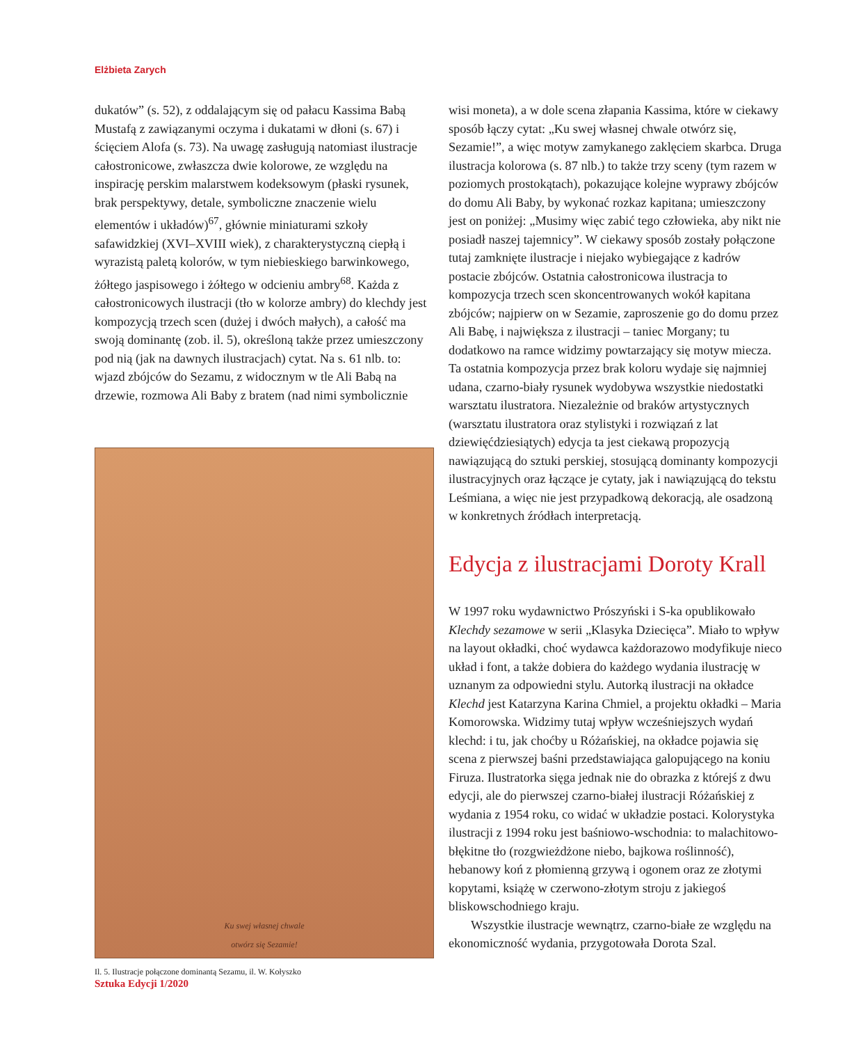Elżbieta Zarych
dukatów” (s. 52), z oddalającym się od pałacu Kassima Babą Mustafą z zawiązanymi oczyma i dukatami w dłoni (s. 67) i ścięciem Alofa (s. 73). Na uwagę zasługują natomiast ilustracje całostronicowe, zwłaszcza dwie kolorowe, ze względu na inspirację perskim malarstwem kodeksowym (płaski rysunek, brak perspektywy, detale, symboliczne znaczenie wielu elementów i układów)<sup>67</sup>, głównie miniaturami szkoły safawidzkiej (XVI–XVIII wiek), z charakterystyczną ciepłą i wyrazistą paletą kolorów, w tym niebieskiego barwinkowego, żółtego jaspisowego i żółtego w odcieniu ambry<sup>68</sup>. Każda z całostronicowych ilustracji (tło w kolorze ambry) do klechdy jest kompozycją trzech scen (dużej i dwóch małych), a całość ma swoją dominantę (zob. il. 5), określoną także przez umieszczony pod nią (jak na dawnych ilustracjach) cytat. Na s. 61 nlb. to: wjazd zbójców do Sezamu, z widocznym w tle Ali Babą na drzewie, rozmowa Ali Baby z bratem (nad nimi symbolicznie
Ku swej własnej chwale
otwórz się Sezamie!
Il. 5. Ilustracje połączone dominantą Sezamu, il. W. Kołyszko
wisi moneta), a w dole scena złapania Kassima, które w ciekawy sposób łączy cytat: „Ku swej własnej chwale otwórz się, Sezamie!”, a więc motyw zamykanego zaklęciem skarbca. Druga ilustracja kolorowa (s. 87 nlb.) to także trzy sceny (tym razem w poziomych prostokątach), pokazujące kolejne wyprawy zbójców do domu Ali Baby, by wykonać rozkaz kapitana; umieszczony jest on poniżej: „Musimy więc zabić tego człowieka, aby nikt nie posiadł naszej tajemnicy”. W ciekawy sposób zostały połączone tutaj zamknięte ilustracje i niejako wybiegające z kadrów postacie zbójców. Ostatnia całostronicowa ilustracja to kompozycja trzech scen skoncentrowanych wokół kapitana zbójców; najpierw on w Sezamie, zaproszenie go do domu przez Ali Babę, i największa z ilustracji – taniec Morgany; tu dodatkowo na ramce widzimy powtarzający się motyw miecza. Ta ostatnia kompozycja przez brak koloru wydaje się najmniej udana, czarno-biały rysunek wydobywa wszystkie niedostatki warsztatu ilustratora. Niezależnie od braków artystycznych (warsztatu ilustratora oraz stylistyki i rozwiązań z lat dziewięćdziesiątych) edycja ta jest ciekawą propozycją nawiązującą do sztuki perskiej, stosującą dominanty kompozycji ilustracyjnych oraz łączące je cytaty, jak i nawiązującą do tekstu Leśmiana, a więc nie jest przypadkową dekoracją, ale osadzoną w konkretnych źródłach interpretacją.
Edycja z ilustracjami Doroty Krall
W 1997 roku wydawnictwo Prószyński i S-ka opublikowało Klechdy sezamowe w serii „Klasyka Dziecięca”. Miało to wpływ na layout okładki, choć wydawca każdorazowo modyfikuje nieco układ i font, a także dobiera do każdego wydania ilustrację w uznanym za odpowiedni stylu. Autorką ilustracji na okładce Klechd jest Katarzyna Karina Chmiel, a projektu okładki – Maria Komorowska. Widzimy tutaj wpływ wcześniejszych wydań klechd: i tu, jak choćby u Różańskiej, na okładce pojawia się scena z pierwszej baśni przedstawiająca galopującego na koniu Firuza. Ilustratorka sięga jednak nie do obrazka z którejś z dwu edycji, ale do pierwszej czarno-białej ilustracji Różańskiej z wydania z 1954 roku, co widać w układzie postaci. Kolorystyka ilustracji z 1994 roku jest baśniowo-wschodnia: to malachitowo-błękitne tło (rozgwieżdżone niebo, bajkowa roślinność), hebanowy koń z płomienną grzywą i ogonem oraz ze złotymi kopytami, książę w czerwono-złotym stroju z jakiegoś bliskowschodniego kraju.
Wszystkie ilustracje wewnątrz, czarno-białe ze względu na ekonomiczność wydania, przygotowała Dorota Szal.
Sztuka Edycji 1/2020